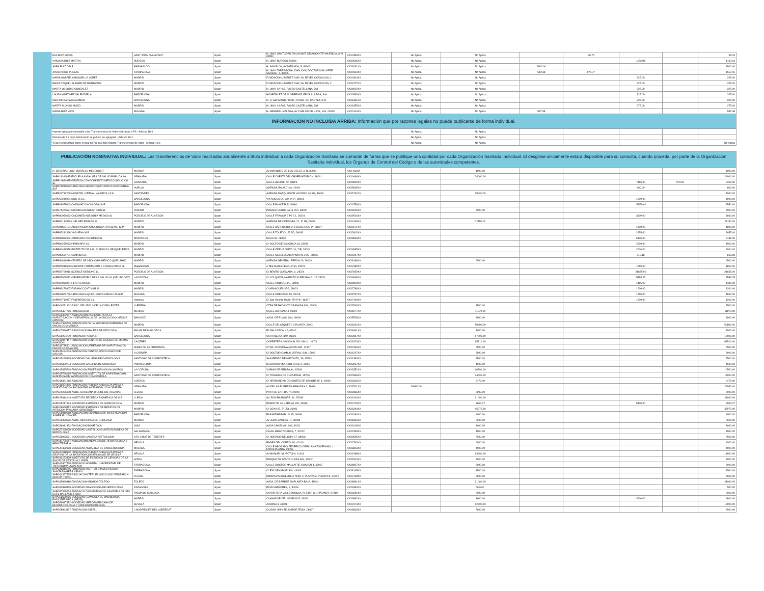| EVA RUIZ MACIA | SANT JOAN D'ALACANT | Spain | H. UNIV. SANT JOAN D'ALACANT, CR ALICANTE VALENCIA, S-N, 03550 | XXX0353XX | No Aplica | No Aplica | | 95.76 | | | 95.76 |
| VIRGINIA RUIZ MARTIN | BURGOS | Spain | H. UNIV. BURGOS, 09006 | XXX0946XX | No Aplica | No Aplica | | | 1152.94 | | 1152.94 |
| SARA RUIZ OSLE | BARAKALDO | Spain | H. SAN ELOY, AV MIRANDA, 5, 48902 | XXX4631XX | No Aplica | No Aplica | 2800.00 | | | | 2800.00 |
| XAVIER RUIZ PLAZAS | TARRAGONA | Spain | H. UNIV. TARRAGONA JOAN XXIII, DOCTOR MALLAFRE GUASCH, 4, 43005 | XXX0554XX | No Aplica | No Aplica | 542.38 | 974.77 | | | 1517.15 |
| MARIA GABRIELA ROSSELLO LOPEZ | MADRID | Spain | FUNDACION JIMENEZ DIAZ, AV REYES CATOLICOS, 2 | XXX0304XX | No Aplica | No Aplica | | | 325.00 | | 325.00 |
| EMMA RAQUEL ALEGRE DE MONTANER | MADRID | Spain | FUNDACION JIMENEZ DIAZ, AV REYES CATOLICOS, 2 | XXX2477XX | No Aplica | No Aplica | | | 325.00 | | 325.00 |
| MARTA OSSORIO GONZALEZ | MADRID | Spain | H. UNIV. LA PAZ, PASEO CASTELLANA, 261 | XXX4602XX | No Aplica | No Aplica | | | 325.00 | | 325.00 |
| LAURA MARTINEZ VALENZUELA | BARCELONA | Spain | HOSPITALET DE LLOBREGAT, FEIXA LLARGA, S-N | XXX0539XX | No Aplica | No Aplica | | | 325.00 | | 325.00 |
| INES PEREZPAYA ALONSO | BARCELONA | Spain | H. U. GERMANS TRIAS I PUJOL, CR CANYET, S-N | XXX1331XX | No Aplica | No Aplica | | | 325.00 | | 325.00 |
| MARTA ALONSO MOZO | MADRID | Spain | H. UNIV. LA PAZ, PASEO CASTELLANA, 261 | XXX4355XX | No Aplica | No Aplica | | | 275.00 | | 275.00 |
| MARIA RUIZ VICO | MALAGA | Spain | H. GENERAL MALAGA, AV CARLOS DE HAYA, S-N, 29010 | XXX0144XX | No Aplica | No Aplica | 537.38 | | | | 537.38 |
| INFORMACIÓN NO INCLUIDA ARRIBA: Información que por razones legales no puede publicarse de forma individual. | | | | | | | | | | | |
| Importe agregado imputable a las Transferencias de Valor realizadas a PS - Artículo 18.4 | | | | | No Aplica | No Aplica | | | | | |
| Número de PS cuya información se publica en agregado - Artículo 18.4 | | | | | No Aplica | No Aplica | | | | | |
| % que representan sobre el total de PS que han recibido Transferencias de Valor - Artículo 18.4 | | | | | No Aplica | No Aplica | | | | | No Aplica |
| PUBLICACIÓN NOMINATIVA INDIVIDUAL: Las Transferencias de Valor realizadas anualmente a título individual a cada Organización Sanitaria se sumarán de forma que se publique una cantidad por cada Organización Sanitaria individual. El desglose únicamente estará disponible para su consulta, cuando proceda, por parte de la Organización Sanitaria individual, los Órganos de Control del Código o de las autoridades competentes. | | | | | | | | | | | |
| H. GENERAL UNIV. MORALES MESEGUER | MURCIA | Spain | AV MARQUES DE LOS VELEZ, S-N, 30008 | XXX XxxXX | | 1000.00 | | | | | 1000.00 |
| SAPA18049635-ESCUELA ANDALUZA DE SALUD PUBLICA SA | GRANADA | Spain | CALLE CUESTA DEL OBSERVATORIO 4, 18011 | XXX0496XX | | 24000.00 | | | | | 24000.00 |
| SAPB19880935-GESTION CONOCIMIENTO MEDICO SIGLO XXI SL | GRANADA | Spain | CALLE ABEDUL 42, 18193 | XXX5809XX | | | | | 7485.00 | 979.00 | 8464.00 |
| SAPB21936530-UROLOGIA MEDICO QUIRURGICA OCCIDENTAL SLP | HUELVA | Spain | AVENIDA ITALIA 7 4 A, 21001 | XXX5065XX | | | | | 800.00 | | 800.00 |
| SAPB28719269-HOSPITAL VIRTUAL VALDECILLA SL | SANTANDER | Spain | AVENIDA MARQUES DE VALDECILLA SN, 39008 | XXX7192XX | | 15000.00 | | | | | 15000.00 |
| SAPB55215034-DCS 14 S.L. | BARCELONA | Spain | VIA AUGUSTA, 169, 1º 2ª, 08021 | | | | | | 1000.00 | | 1000.00 |
| SAPB63075663-CARAMAT ONCOLOGIA SLP | BARCELONA | Spain | CALLE PLACETA 5, 08860 | XXX0756XX | | | | | 15550.00 | | 15550.00 |
| SAPB74420637-EDUMECUM SOLUTIONS SL | OVIEDO | Spain | POSADA HERRERA, 3, 3ºC, 33002 | XXX4206XX | | 5000.00 | | | | | 5000.00 |
| SAPB80951632-ONCOMED ASESORIA MEDICA SL | POZUELO DE ALARCON | Spain | CALLE FRANCIA 2 P2 2 1, 28224 | XXX9516XX | | | | | 3600.00 | | 3600.00 |
| SAPB84134840-LIVE MED ESPAÑA SL | MADRID | Spain | AVENIDA DE CORDOBA, 21, 3º 3B, 28026 | XXX1348XX | | 21150.00 | | | | | 21150.00 |
| SAPB84627124-AGRUPACION UROLOGICA INTEGRAL, SLP | MADRID | Spain | CALLE BARRILERO, 2, ESCALERA 5, 2º, 28007 | XXX6271XX | | | | | 1800.00 | | 1800.00 |
| SAPB85280326-YAGUENA SLP | MADRID | Spain | CALLE TOLEDO 172 5D, 28005 | XXX2803XX | | | | | 2655.00 | | 2655.00 |
| SAPB85853362-JARRANZA ONCOMED SL | MOSTOLES | Spain | DALIA 53, 28933 | XXX8533XX | | | | | 6135.00 | | 6135.00 |
| SAPB86255633-HEMOINFO S.L | MADRID | Spain | C/ GOLFO DE SALONICA 43, 28033 | | | | | | 4500.00 | | 4500.00 |
| SAPB86489559-INSTITUTO DE SALUD MUSCULOESQUELETICA | MADRID | Spain | CALLE OFELIA NIETO 10, 2ºB, 28039 | XXX4895XX | | | | | 2000.00 | | 2000.00 |
| SAPB86504701-CAMVISA SL | MADRID | Spain | CALLE NEBULOSAS 2 PORTAL 2 2B, 28045 | XXX5047XX | | | | | 818.18 | | 818.18 |
| SAPB86819836-CENTRO DE UROLOGIA MEDICO QUIRURGIC | MADRID | Spain | AVENIDA GENERAL PERON 20, 28020 | XXX8198XX | | 6500.00 | | | | | 6500.00 |
| SAPB87018090-MEDIZINK FORMACION Y CONSULTORIA SL | Majadahonda | Spain | c/ Mar Mediterráneo, nº 54, 28221 | XXX0180XX | | | | | 1850.00 | | 1850.00 |
| SAPB87765011-SCIENCE MEDIONC SL | POZUELO DE ALARCON | Spain | C/ BENITO GUEMADA 11, 28224 | XXX7650XX | | | | | 21655.00 | | 21655.00 |
| SAPB87963872-OBSERVATORIO DE LA SALUD SL (GRUPO OAT) | LAS ROZAS | Spain | C/ COLQUIDE, N6 EDIFICIO PRISMA 2 - 1F, 28231 | XXX9638XX | | | | | 5588.25 | | 5588.25 |
| SAPB87982971-HEARTEAM SLP | MADRID | Spain | CALLE RODIO 4 4ºE, 28045 | XXX9829XX | | | | | 1485.00 | | 1485.00 |
| SAPB88279897-FORMACCONT MYR SL | MADRID | Spain | C/ ARASCUES 37-2, 28023 | XXX2798XX | | | | | 1200.00 | | 1200.00 |
| SAPB93873726-UROLOGICA QUIRURGICA ANDALUZA SLP | MALAGA | Spain | CALLE OREGANO 13, 29018 | XXX8757XX | | | | | 1650.00 | | 1650.00 |
| SAPB97710957-FASEMEDICOS S.L. | Valencia | Spain | C/ San Vicente Mártir, 75-5º-9ª, 46007 | XXX7109XX | | | | | 1200.00 | | 1200.00 |
| SAPG06251802-ASOC. DE UROLG DE LA COMU.EXTRE | LLERENA | Spain | CTRA DE BADAJOZ-GRANADA S/N, 06900 | XXX2518XX | | 1500.00 | | | | | 1500.00 |
| SAPG06427726-FUNDESALUD | MERIDA | Spain | CALLE ADRIANO 4, 06800 | XXX4277XX | | 11870.00 | | | | | 11870.00 |
| SAPG06452807-ASOCIACION PACIENTE PARA LA INVESTIGACION Y DESARROLLO DE LA ONCOLOGIA MEDICA (APIDOM) | BADAJOZ | Spain | AVDA. DE ELVAS, S/N, 06006 | XXX5528XX | | 3000.00 | | | | | 3000.00 |
| SAPG07329720-FUNDACION DE LA SOCIEDAD ESPAÑOLA DE ONCOLOGIA MEDICA | MADRID | Spain | CALLE VELAZQUEZ 7 3 PLANTA, 28001 | XXX3242XX | | 50890.00 | | | | | 50890.00 |
| SAPG07996157-ASSOCIACIO BALEAR DE UROLOGIA | PALMA DE MALLORCA | Spain | Pº MALLORCA, 42, 07012 | XXX8461XX | | 3000.00 | | | | | 3000.00 |
| SAPG08284779-FUNDACIO PUIGVERT | BARCELONA | Spain | CARTAGENA, 340, 08025 | XXX2847XX | | 17000.00 | | | | | 17000.00 |
| SAPG10347417-FUNDACION CENTRO DE CIRUGIA DE MINIMA INVASION | CACERES | Spain | CARRETERA NACIONAL 521 KM 41, 10071 | XXX3474XX | | 65510.00 | | | | | 65510.00 |
| SAPG11735401-ASOCIACION JEREZANA DE INVESTIGACION ONCOLOGICA (AIXO) | JEREZ DE LA FRONTERA | Spain | CTRA. CIRCUNVALACIÓN S/N, 11407 | XXX7346XX | | 2500.00 | | | | | 2500.00 |
| SAPG15124704-FUNDACION CENTRO ONCOLOGICO DE GALICIA | A CORUÑA | Spain | C/ DOCTOR CAMILO VEIRAS, S/N, 15009 | XXX1247XX | | 3000.00 | | | | | 3000.00 |
| SAPG15128415-SOCIEDAD GALLEGA DE CARDIOLOGIA | SANTIAGO DE COMPOSTELA | Spain | SAN PEDRO DE MEZONZO, 39, 15701 | XXX1384XX | | 2500.00 | | | | | 2500.00 |
| SAPG15329774-SOCIEDAD GALLEGA DE UROLOGIA | PONTEVEDRA | Spain | SALVADOR MORENO 54-6S-A, 36001 | XXX3297XX | | 4500.00 | | | | | 4500.00 |
| SAPG15335219-FUNDACION PROFESOR NOVOA SANTOS | LA CORUÑA | Spain | XUBIAS DE ARRIBA,84, 15006 | XXX3352XX | | 10500.00 | | | | | 10500.00 |
| SAPG15786665-FUNDACION INSTITUTO DE INVESTIGACION SANITARIA DE SANTIAGO DE COMPOSTELA | SANTIAGO DE COMPOSTELA | Spain | C/ TRAVESIA DE CHOUPANA, 15706 | XXX7866XX | | 14000.00 | | | | | 14000.00 |
| SAPG16331666-ASOCAM | CUENCA | Spain | C/ HERMANDAD DONANTES DE SANGRE Nº 1, 16002 | XXX3316XX | | 2479.00 | | | | | 2479.00 |
| SAPG18374106-FUNDACION PUBLICA ANDALUZA PARA LA INVESTIGACION BIOSANITARIA DE ANDALUCIA ORIENTAL | GRANADA | Spain | AV DE LAS FUERZAS ARMADAS 2, 18014 | XXX3741XX | 29980.00 | | | | | | 29980.00 |
| SAPG25286608-ASOC. CATALANA D UROL.CO. ALBARAN | LLEIDA | Spain | PRAT DE LA RIBA,77, 25004 | XXX2866XX | | 2000.00 | | | | | 2000.00 |
| SAPG25314044-INSTITUTO RECERCA BIOMEDICA DE LLEI | LLEIDA | Spain | AV. ROVIRA ROURE, 80, 25198 | XXX3140XX | | 21000.00 | | | | | 21000.00 |
| SAPG28217934-SOCIEDAD ESPAÑOLA DE GINECOLOGIA | MADRID | Spain | PASEO DE LA HABANA 190, 28036 | XXX2179XX | | 3606.07 | | | 5400.00 | | 9006.07 |
| SAPG28628452-SOCIEDAD ESPAÑOLA DE MEDICOS DE ATENCION PRIMARIA (SEMERGEN) | MADRID | Spain | C/ GOYA 25, 5º IZQ, 28001 | XXX6284XX | | 45972.00 | | | | | 45972.00 |
| SAPG58919088-ASOCIACION ESPAÑOLA DE INVESTIGACION SOBRE EL CANCER | BARCELONA | Spain | PASSATGE BATLLO 15, 08036 | XXX9190XX | | 4000.00 | | | | | 4000.00 |
| SAPG30430526-ASOC. MURCIANA DE UROLOGIA | MURCIA | Spain | AV JUAN CARLOS I,1, 30008 | XXX4305XX | | 2500.00 | | | | | 2500.00 |
| SAPG36911972-FUNDACION BIOMEDICA | VIGO | Spain | AVDA CAMELIAS, 109, 36211 | XXX9119XX | | 4000.00 | | | | | 4000.00 |
| SAPG37249978-SOCIEDAD CASTELLANO-ASTURLEONESA DE NEFROLOGIA | SALAMANCA | Spain | CALEL BIENTOCADAS, 7, 37002 | XXX2499XX | | 1500.00 | | | | | 1500.00 |
| SAPG38063521-SOCIEDAD CANARIA NEFROLOGIA | STA. CRUZ DE TENERIFE | Spain | C/ HORACIO NELSON, 17, 38006 | XXX0635XX | | 2500.00 | | | | | 2500.00 |
| SAPG41776017-ASOCIACION ANDALUZA DE HEMATOLOGIA Y HEMOTERAPIA | SEVILLA | Spain | PAGES DEL CORRO, 80, 41010 | XXX1760XX | | 4000.00 | | | | | 4000.00 |
| SAPG41382328-SOCIEDAD ANDALUZA DE CANCEROLOGIA | MALAGA | Spain | CALLE ABOGADO FEDERICO ORELLANA TOLEDANO, 1, ENTREPLANTA, 29003 | XXX3823XX | | 4000.00 | | | | | 4000.00 |
| SAPG41918820-FUNDACION PUBLICA ANDALUZA PARA LA GESTION DE LA INVESTIGACION EN SALUD DE SEVILLA | SEVILLA | Spain | AV.MANUEL SIUROT,S/N, 41013 | XXX9188XX | | 14600.00 | | | | | 14600.00 |
| SAPG42152478-INSTITUTO DE ESTUDIOS DE CIENCIAS DE LA SALUD DE CASTILLA Y LEON | SORIA | Spain | PARQUE DE SANTA CLARA S/N, 42002 | XXX1524XX | | 3000.00 | | | | | 3000.00 |
| SAPG43807738-FUNDACIO HOSPITAL UNIVERSITARI DE TARRAGONA JOAN XXIII | TARRAGONA | Spain | CALLE DOCTOR MALLAFRE GUASCH 4, 43007 | XXX4807XX | | 6000.00 | | | | | 6000.00 |
| SAPG43816745-FUNDACIO INSTITUT D'INVESTIGACIO SANITARIA PERE VIRGILI | TARRAGONA | Spain | C/ ESCORXADOR S/N, 43003 | XXX8145XX | | 1500.00 | | | | | 1500.00 |
| SAPG44327535-ASOCIACION TERUEL ONCOLOGY RESEARCH GROUP (TORG) | TERUEL | Spain | RONDA PARQUE (DEL) NUM. 2, PLANTA 3, PUERTA B, 44002 | XXX2758XX | | 3500.00 | | | | | 3500.00 |
| SAPG45889118-FUNDACION KRONOS TOLEDO | TOLEDO | Spain | AVDA. DE BARBER 30 PLANTA BAJA, 45004 | XXX8891XX | | 21000.00 | | | | | 21000.00 |
| SAPG50338425-SOCIEDAD ARAGONESA DE NEFROLOGIA | ZARAGOZA | Spain | PS RUISEÑORES, 2, 50006 | XXX3384XX | | 500.00 | | | | | 500.00 |
| SAPG57328224-FUNDACIO D'INVESTIGACIO SANITARIA DE LES ILLES BALEARS (FISIB) | PALMA DE MALLOCA | Spain | CARRETERA VALLDEMOSSA 79, EDIF. S, 1ª PLANTA, 07010 | XXX3282XX | | 2000.00 | | | | | 2000.00 |
| SAPG58689226-SOCIEDAD ESPAÑOLA DE ONCOLOGIA RADIOTERAPICA (SEOR) | MADRID | Spain | C/ AMADOR DE LOS RIOS 5, 28020 | XXX6892XX | | 1600.00 | | | 3200.00 | | 4800.00 |
| SAPG59917452-SOCIEDAD IBEROAMERICANA DE NEUROUROLOGIA Y UROLOGINECOLOGIA | SEVILLA | Spain | ARJONA 4, 41001 | XXX9174XX | | 12900.00 | | | | | 12900.00 |
| SAPG58863317-FUNDACIÓN IDIBELL | L'HOSPITALET DE LLOBREGAT | Spain | CIUDAD UNIV.BELLVITGE.FEIXA, 08907 | XXX8633XX | | 5000.00 | | | | | 5000.00 |